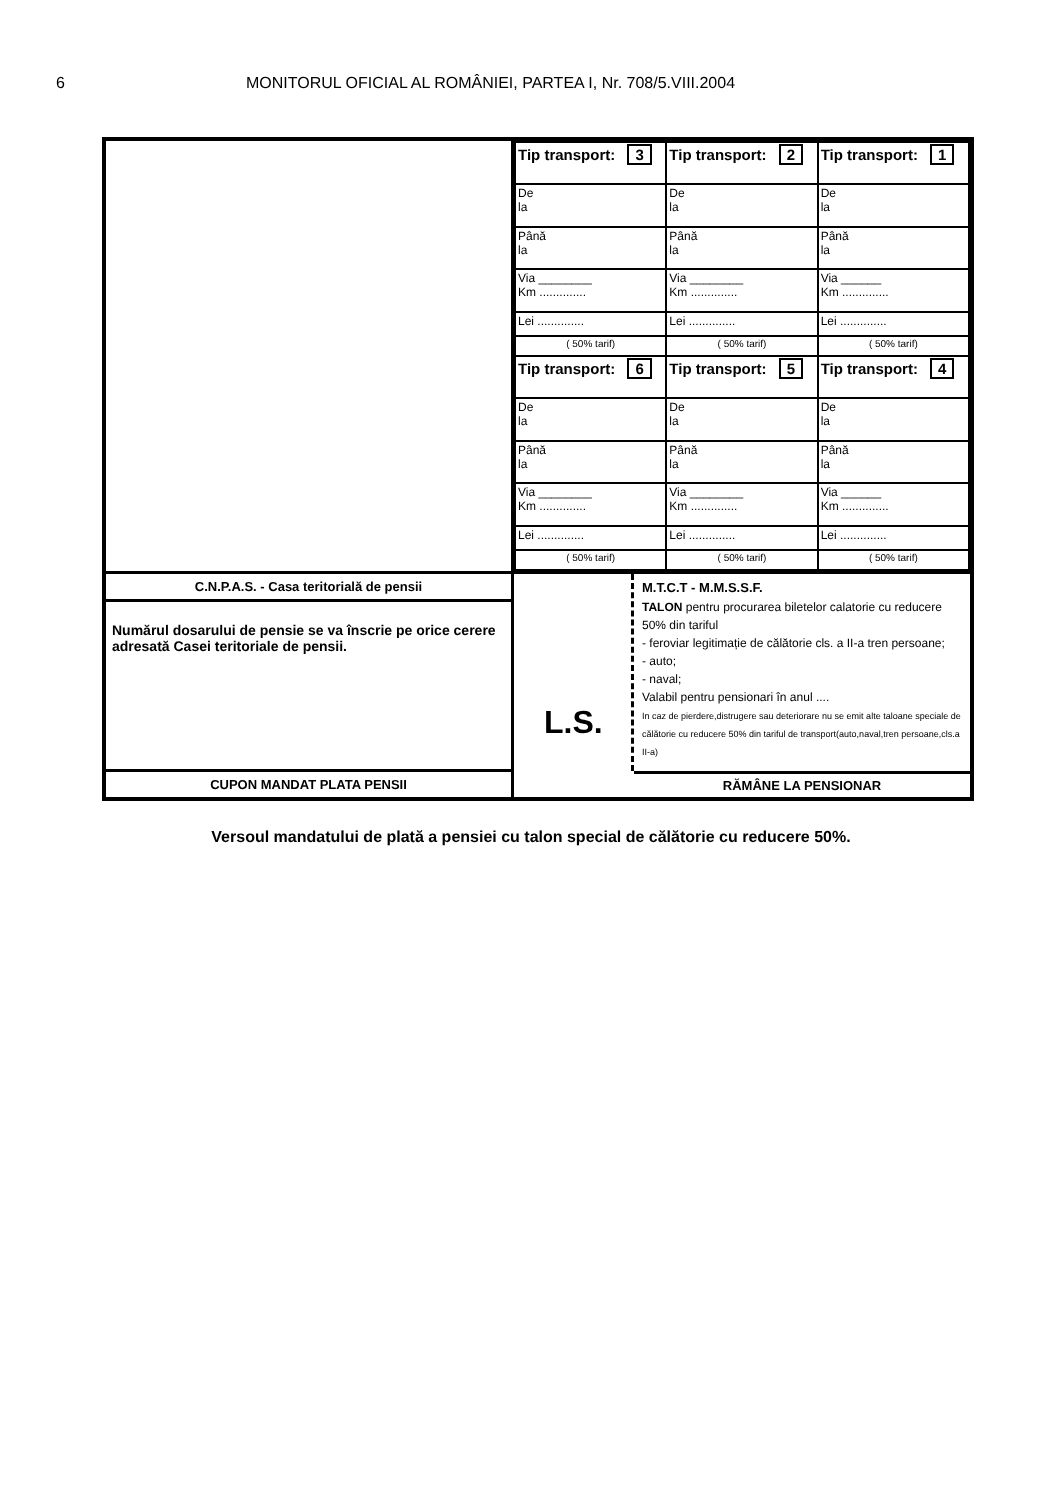6 MONITORUL OFICIAL AL ROMÂNIEI, PARTEA I, Nr. 708/5.VIII.2004
| Tip transport: 3 | Tip transport: 2 | Tip transport: 1 |
| De la | De la | De la |
| Până la | Până la | Până la |
| Via ________ Km .............. | Via ________ Km .............. | Via ______ Km .............. |
| Lei .............. | Lei .............. | Lei .............. |
| ( 50% tarif) | ( 50% tarif) | ( 50% tarif) |
| Tip transport: 6 | Tip transport: 5 | Tip transport: 4 |
| De la | De la | De la |
| Până la | Până la | Până la |
| Via ________ Km .............. | Via ________ Km .............. | Via ______ Km .............. |
| Lei .............. | Lei .............. | Lei .............. |
| ( 50% tarif) | ( 50% tarif) | ( 50% tarif) |
C.N.P.A.S. - Casa teritorială de pensii
Numărul dosarului de pensie se va înscrie pe orice cerere adresată Casei teritoriale de pensii.
CUPON MANDAT PLATA PENSII
L.S.
M.T.C.T - M.M.S.S.F.
TALON pentru procurarea biletelor calatorie cu reducere 50% din tariful
- feroviar legitimație de călătorie cls. a II-a tren persoane;
- auto;
- naval;
Valabil pentru pensionari în anul ....
In caz de pierdere,distrugere sau deteriorare nu se emit alte taloane speciale de călătorie cu reducere 50% din tariful de transport(auto,naval,tren persoane,cls.a II-a)
RĂMÂNE LA PENSIONAR
Versoul mandatului de plată a pensiei cu talon special de călătorie cu reducere 50%.